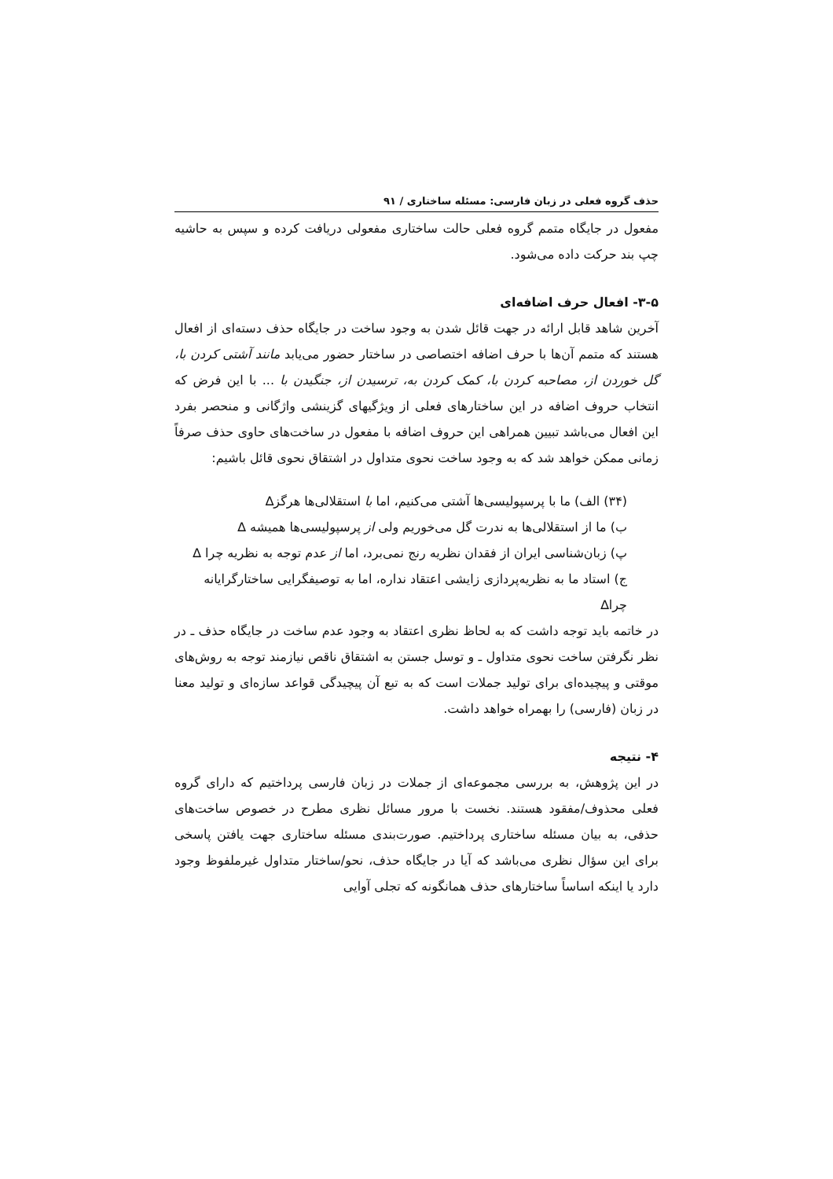حذف گروه فعلی در زبان فارسی: مسئله ساختاری / ۹۱
مفعول در جایگاه متمم گروه فعلی حالت ساختاری مفعولی دریافت کرده و سپس به حاشیه چپ بند حرکت داده می‌شود.
۳-۵- افعال حرف اضافه‌ای
آخرین شاهد قابل ارائه در جهت قائل شدن به وجود ساخت در جایگاه حذف دسته‌ای از افعال هستند که متمم آن‌ها با حرف اضافه اختصاصی در ساختار حضور می‌یابد مانند آشتی کردن با، گل خوردن از، مصاحبه کردن با، کمک کردن به، ترسیدن از، جنگیدن با ... با این فرض که انتخاب حروف اضافه در این ساختارهای فعلی از ویژگیهای گزینشی واژگانی و منحصر بفرد این افعال می‌باشد تبیین همراهی این حروف اضافه با مفعول در ساخت‌های حاوی حذف صرفاً زمانی ممکن خواهد شد که به وجود ساخت نحوی متداول در اشتقاق نحوی قائل باشیم:
(۳۴) الف) ما با پرسپولیسی‌ها آشتی می‌کنیم، اما با استقلالی‌ها هرگز∆
ب) ما از استقلالی‌ها به ندرت گل می‌خوریم ولی از پرسپولیسی‌ها همیشه ∆
پ) زبان‌شناسی ایران از فقدان نظریه رنج نمی‌برد، اما از عدم توجه به نظریه چرا ∆
ج) استاد ما به نظریه‌پردازی زایشی اعتقاد نداره، اما به توصیفگرایی ساختارگرایانه چرا∆
در خاتمه باید توجه داشت که به لحاظ نظری اعتقاد به وجود عدم ساخت در جایگاه حذف ـ در نظر نگرفتن ساخت نحوی متداول ـ و توسل جستن به اشتقاق ناقص نیازمند توجه به روش‌های موقتی و پیچیده‌ای برای تولید جملات است که به تبع آن پیچیدگی قواعد سازه‌ای و تولید معنا در زبان (فارسی) را بهمراه خواهد داشت.
۴- نتیجه
در این پژوهش، به بررسی مجموعه‌ای از جملات در زبان فارسی پرداختیم که دارای گروه فعلی محذوف/مفقود هستند. نخست با مرور مسائل نظری مطرح در خصوص ساخت‌های حذفی، به بیان مسئله ساختاری پرداختیم. صورت‌بندی مسئله ساختاری جهت یافتن پاسخی برای این سؤال نظری می‌باشد که آیا در جایگاه حذف، نحو/ساختار متداول غیرملفوظ وجود دارد یا اینکه اساساً ساختارهای حذف همانگونه که تجلی آوایی